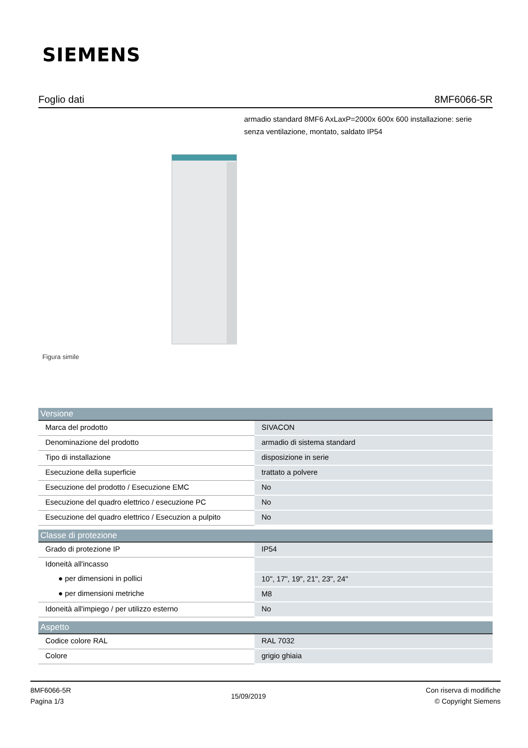SIEMENS
Foglio dati 8MF6066-5R
armadio standard 8MF6 AxLaxP=2000x 600x 600 installazione: serie senza ventilazione, montato, saldato IP54
Figura simile
| Versione | |
| --- | --- |
| Marca del prodotto | SIVACON |
| Denominazione del prodotto | armadio di sistema standard |
| Tipo di installazione | disposizione in serie |
| Esecuzione della superficie | trattato a polvere |
| Esecuzione del prodotto / Esecuzione EMC | No |
| Esecuzione del quadro elettrico / esecuzione PC | No |
| Esecuzione del quadro elettrico / Esecuzion a pulpito | No |
| Classe di protezione | |
| Grado di protezione IP | IP54 |
| Idoneità all'incasso | |
| ● per dimensioni in pollici | 10", 17", 19", 21", 23", 24" |
| ● per dimensioni metriche | M8 |
| Idoneità all'impiego / per utilizzo esterno | No |
| Aspetto | |
| Codice colore RAL | RAL 7032 |
| Colore | grigio ghiaia |
8MF6066-5R
Pagina 1/3
15/09/2019
Con riserva di modifiche
© Copyright Siemens